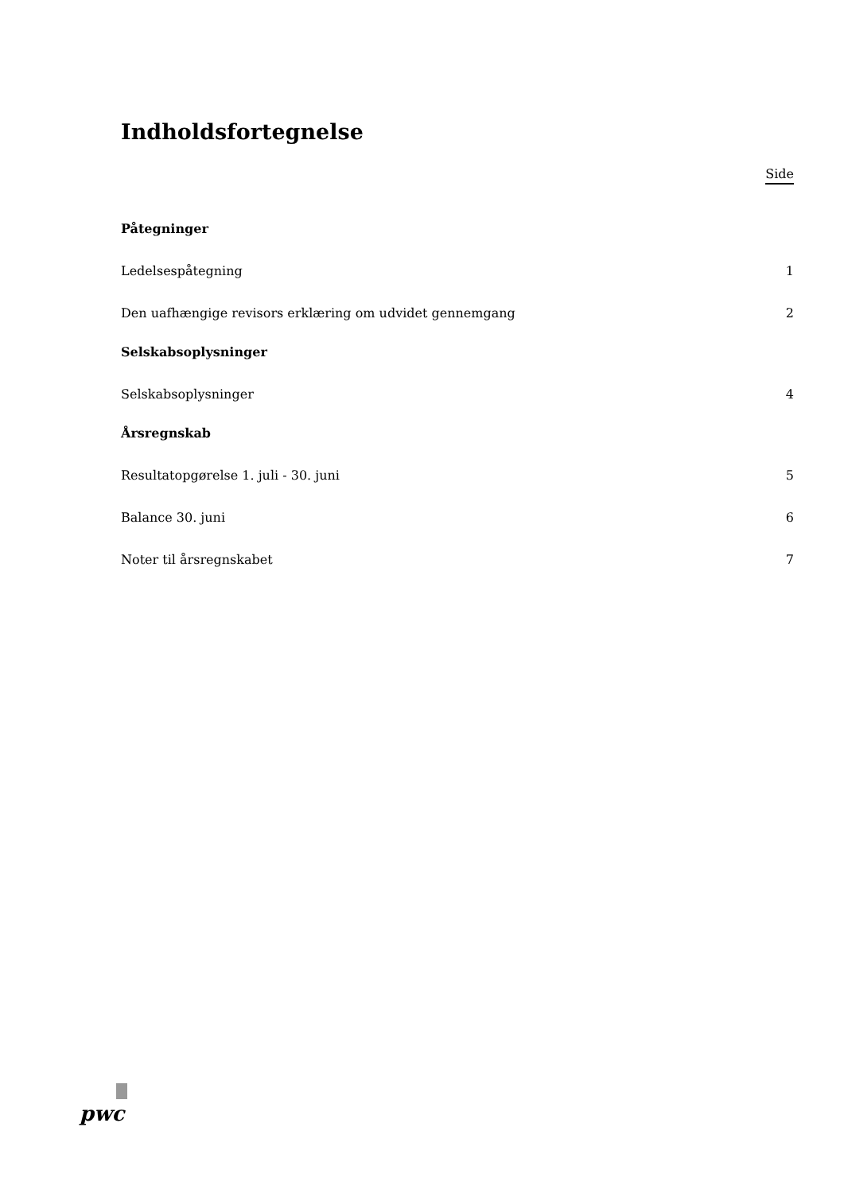Indholdsfortegnelse
Side
Påtegninger
Ledelsespåtegning 1
Den uafhængige revisors erklæring om udvidet gennemgang 2
Selskabsoplysninger
Selskabsoplysninger 4
Årsregnskab
Resultatopgørelse 1. juli - 30. juni 5
Balance 30. juni 6
Noter til årsregnskabet 7
pwc